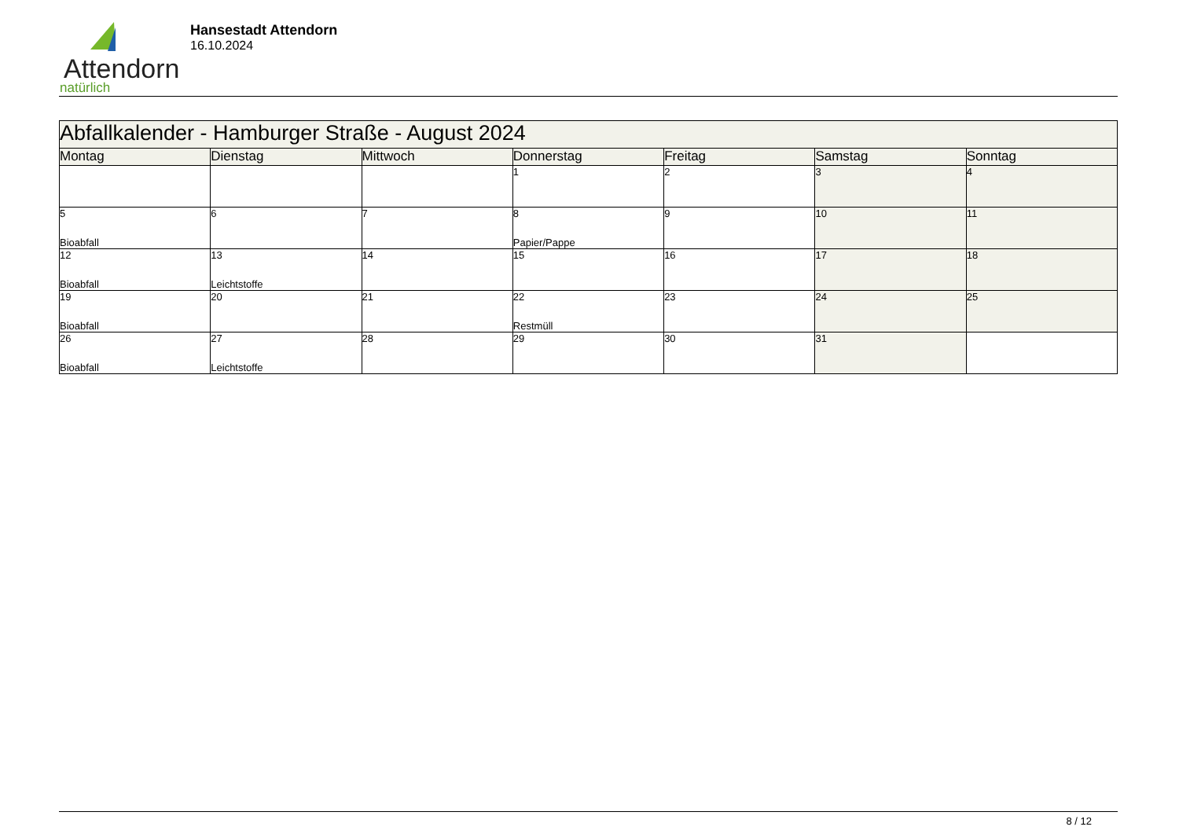Attendorn
natürlich
Hansestadt Attendorn
16.10.2024
| Abfallkalender - Hamburger Straße - August 2024 | | | | | | |
| Montag | Dienstag | Mittwoch | Donnerstag | Freitag | Samstag | Sonntag |
| | | | 1 | 2 | 3 | 4 |
| 5 Bioabfall | 6 | 7 | 8 Papier/Pappe | 9 | 10 | 11 |
| 12 Bioabfall | 13 Leichtstoffe | 14 | 15 | 16 | 17 | 18 |
| 19 Bioabfall | 20 | 21 | 22 Restmüll | 23 | 24 | 25 |
| 26 Bioabfall | 27 Leichtstoffe | 28 | 29 | 30 | 31 | |
8 / 12